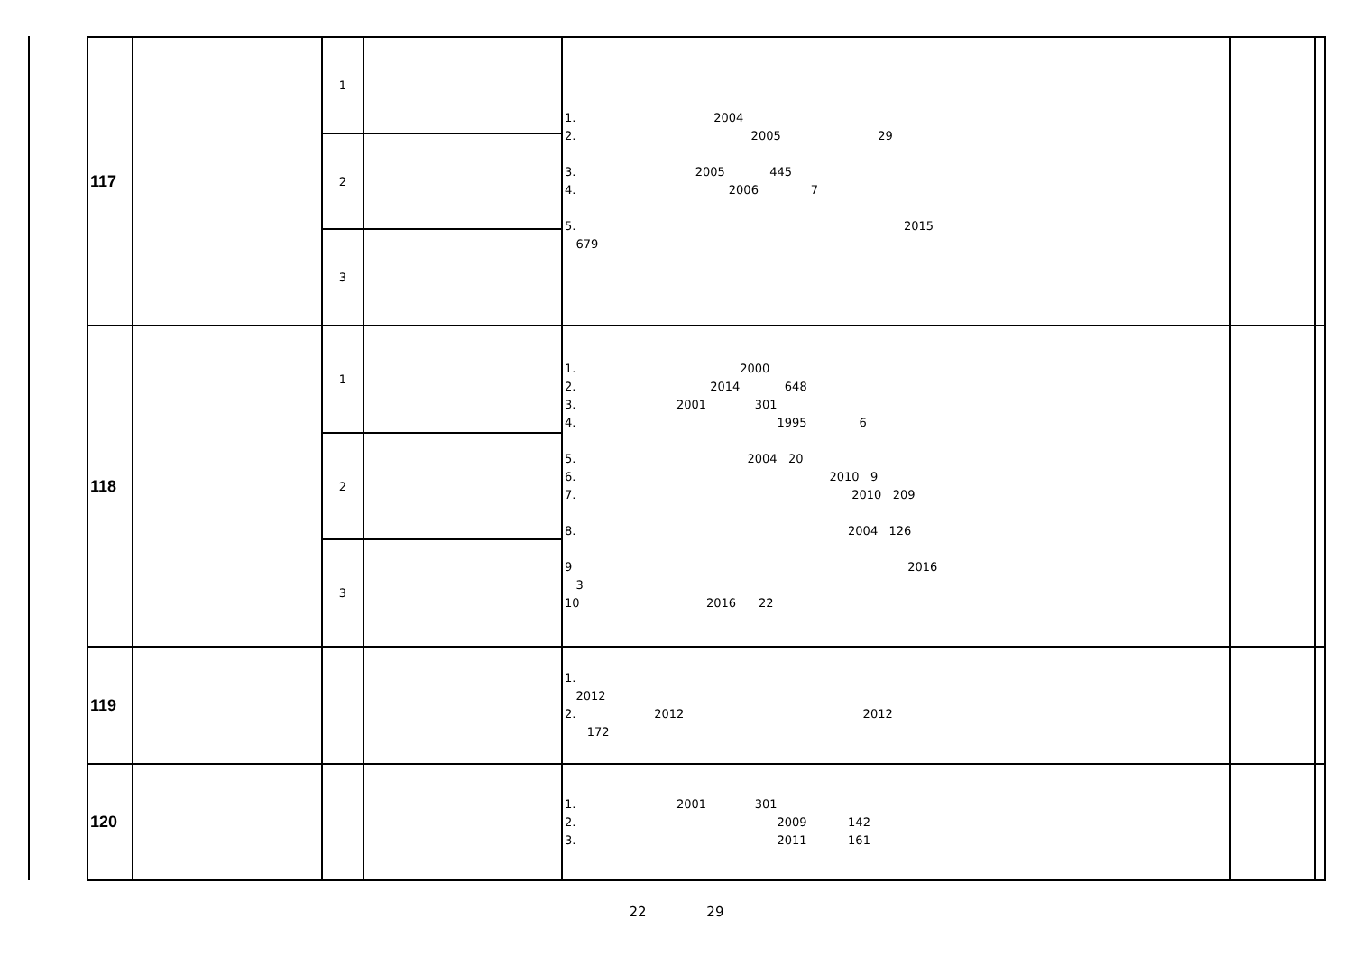| 117 | | 1 | | 1. 2004 2. 2005 29 3. 2005 445 4. 2006 7 5. 2015 679 | | |
| | | 2 | | | | |
| | | 3 | | | | |
| 118 | | 1 | | 1. 2000 2. 2014 648 3. 2001 301 4. 1995 6 5. 2004 20 6. 2010 9 7. 2010 209 8. 2004 126 9 2016 3 10 2016 22 | | |
| | | 2 | | | | |
| | | 3 | | | | |
| 119 | | | | 1. 2012 2. 2012 2012 172 | | |
| 120 | | | | 1. 2001 301 2. 2009 142 3. 2011 161 | | |
22 29